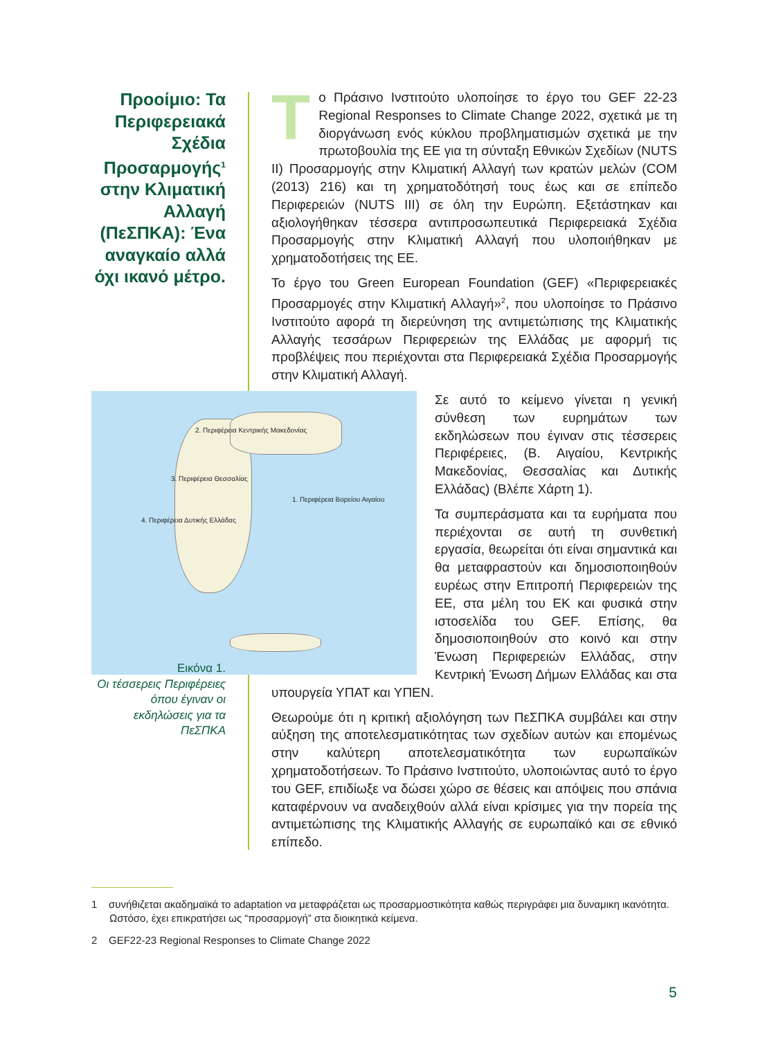Προοίμιο: Τα Περιφερειακά Σχέδια Προσαρμογής<sup>1</sup> στην Κλιματική Αλλαγή (ΠεΣΠΚΑ): Ένα αναγκαίο αλλά όχι ικανό μέτρο.
Tο Πράσινο Ινστιτούτο υλοποίησε το έργο του GEF 22-23 Regional Responses to Climate Change 2022, σχετικά με τη διοργάνωση ενός κύκλου προβληματισμών σχετικά με την πρωτοβουλία της ΕΕ για τη σύνταξη Εθνικών Σχεδίων (NUTS II) Προσαρμογής στην Κλιματική Αλλαγή των κρατών μελών (COM (2013) 216) και τη χρηματοδότησή τους έως και σε επίπεδο Περιφερειών (NUTS III) σε όλη την Ευρώπη. Εξετάστηκαν και αξιολογήθηκαν τέσσερα αντιπροσωπευτικά Περιφερειακά Σχέδια Προσαρμογής στην Κλιματική Αλλαγή που υλοποιήθηκαν με χρηματοδοτήσεις της ΕΕ.
Το έργο του Green European Foundation (GEF) «Περιφερειακές Προσαρμογές στην Κλιματική Αλλαγή»<sup>2</sup>, που υλοποίησε το Πράσινο Ινστιτούτο αφορά τη διερεύνηση της αντιμετώπισης της Κλιματικής Αλλαγής τεσσάρων Περιφερειών της Ελλάδας με αφορμή τις προβλέψεις που περιέχονται στα Περιφερειακά Σχέδια Προσαρμογής στην Κλιματική Αλλαγή.
2. Περιφέρεια Κεντρικής Μακεδονίας
3. Περιφέρεια Θεσσαλίας
4. Περιφέρεια Δυτικής Ελλάδας
1. Περιφέρεια Βορείου Αιγαίου
Σε αυτό το κείμενο γίνεται η γενική σύνθεση των ευρημάτων των εκδηλώσεων που έγιναν στις τέσσερεις Περιφέρειες, (Β. Αιγαίου, Κεντρικής Μακεδονίας, Θεσσαλίας και Δυτικής Ελλάδας) (Βλέπε Χάρτη 1).
Τα συμπεράσματα και τα ευρήματα που περιέχονται σε αυτή τη συνθετική εργασία, θεωρείται ότι είναι σημαντικά και θα μεταφραστούν και δημοσιοποιηθούν ευρέως στην Επιτροπή Περιφερειών της ΕΕ, στα μέλη του ΕΚ και φυσικά στην ιστοσελίδα του GEF. Επίσης, θα δημοσιοποιηθούν στο κοινό και στην Ένωση Περιφερειών Ελλάδας, στην Κεντρική Ένωση Δήμων Ελλάδας και στα υπουργεία ΥΠΑΤ και ΥΠΕΝ.
Θεωρούμε ότι η κριτική αξιολόγηση των ΠεΣΠΚΑ συμβάλει και στην αύξηση της αποτελεσματικότητας των σχεδίων αυτών και επομένως στην καλύτερη αποτελεσματικότητα των ευρωπαϊκών χρηματοδοτήσεων. Το Πράσινο Ινστιτούτο, υλοποιώντας αυτό το έργο του GEF, επιδίωξε να δώσει χώρο σε θέσεις και απόψεις που σπάνια καταφέρνουν να αναδειχθούν αλλά είναι κρίσιμες για την πορεία της αντιμετώπισης της Κλιματικής Αλλαγής σε ευρωπαϊκό και σε εθνικό επίπεδο.
Εικόνα 1.
Οι τέσσερεις Περιφέρειες όπου έγιναν οι εκδηλώσεις για τα ΠεΣΠΚΑ
1 συνήθιζεται ακαδημαϊκά το adaptation να μεταφράζεται ως προσαρμοστικότητα καθώς περιγράφει μια δυναμικη ικανότητα. Ωστόσο, έχει επικρατήσει ως “προσαρμογή” στα διοικητικά κείμενα.
2 GEF22-23 Regional Responses to Climate Change 2022
5